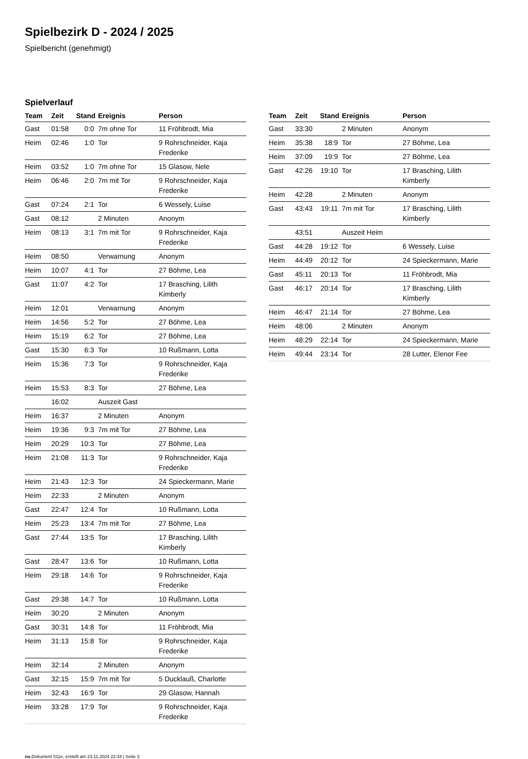Spielbezirk D - 2024 / 2025
Spielbericht (genehmigt)
Spielverlauf
| Team | Zeit | Stand | Ereignis | Person |
| --- | --- | --- | --- | --- |
| Gast | 01:58 | 0:0 | 7m ohne Tor | 11 Fröhbrodt, Mia |
| Heim | 02:46 | 1:0 | Tor | 9 Rohrschneider, Kaja Frederike |
| Heim | 03:52 | 1:0 | 7m ohne Tor | 15 Glasow, Nele |
| Heim | 06:46 | 2:0 | 7m mit Tor | 9 Rohrschneider, Kaja Frederike |
| Gast | 07:24 | 2:1 | Tor | 6 Wessely, Luise |
| Gast | 08:12 | | 2 Minuten | Anonym |
| Heim | 08:13 | 3:1 | 7m mit Tor | 9 Rohrschneider, Kaja Frederike |
| Heim | 08:50 | | Verwarnung | Anonym |
| Heim | 10:07 | 4:1 | Tor | 27 Böhme, Lea |
| Gast | 11:07 | 4:2 | Tor | 17 Brasching, Lilith Kimberly |
| Heim | 12:01 | | Verwarnung | Anonym |
| Heim | 14:56 | 5:2 | Tor | 27 Böhme, Lea |
| Heim | 15:19 | 6:2 | Tor | 27 Böhme, Lea |
| Gast | 15:30 | 6:3 | Tor | 10 Rußmann, Lotta |
| Heim | 15:36 | 7:3 | Tor | 9 Rohrschneider, Kaja Frederike |
| Heim | 15:53 | 8:3 | Tor | 27 Böhme, Lea |
| | 16:02 | | Auszeit Gast | |
| Heim | 16:37 | | 2 Minuten | Anonym |
| Heim | 19:36 | 9:3 | 7m mit Tor | 27 Böhme, Lea |
| Heim | 20:29 | 10:3 | Tor | 27 Böhme, Lea |
| Heim | 21:08 | 11:3 | Tor | 9 Rohrschneider, Kaja Frederike |
| Heim | 21:43 | 12:3 | Tor | 24 Spieckermann, Marie |
| Heim | 22:33 | | 2 Minuten | Anonym |
| Gast | 22:47 | 12:4 | Tor | 10 Rußmann, Lotta |
| Heim | 25:23 | 13:4 | 7m mit Tor | 27 Böhme, Lea |
| Gast | 27:44 | 13:5 | Tor | 17 Brasching, Lilith Kimberly |
| Gast | 28:47 | 13:6 | Tor | 10 Rußmann, Lotta |
| Heim | 29:18 | 14:6 | Tor | 9 Rohrschneider, Kaja Frederike |
| Gast | 29:38 | 14:7 | Tor | 10 Rußmann, Lotta |
| Heim | 30:20 | | 2 Minuten | Anonym |
| Gast | 30:31 | 14:8 | Tor | 11 Fröhbrodt, Mia |
| Heim | 31:13 | 15:8 | Tor | 9 Rohrschneider, Kaja Frederike |
| Heim | 32:14 | | 2 Minuten | Anonym |
| Gast | 32:15 | 15:9 | 7m mit Tor | 5 Ducklauß, Charlotte |
| Heim | 32:43 | 16:9 | Tor | 29 Glasow, Hannah |
| Heim | 33:28 | 17:9 | Tor | 9 Rohrschneider, Kaja Frederike |
| Team | Zeit | Stand | Ereignis | Person |
| --- | --- | --- | --- | --- |
| Gast | 33:30 | | 2 Minuten | Anonym |
| Heim | 35:38 | 18:9 | Tor | 27 Böhme, Lea |
| Heim | 37:09 | 19:9 | Tor | 27 Böhme, Lea |
| Gast | 42:26 | 19:10 | Tor | 17 Brasching, Lilith Kimberly |
| Heim | 42:28 | | 2 Minuten | Anonym |
| Gast | 43:43 | 19:11 | 7m mit Tor | 17 Brasching, Lilith Kimberly |
| | 43:51 | | Auszeit Heim | |
| Gast | 44:28 | 19:12 | Tor | 6 Wessely, Luise |
| Heim | 44:49 | 20:12 | Tor | 24 Spieckermann, Marie |
| Gast | 45:11 | 20:13 | Tor | 11 Fröhbrodt, Mia |
| Gast | 46:17 | 20:14 | Tor | 17 Brasching, Lilith Kimberly |
| Heim | 46:47 | 21:14 | Tor | 27 Böhme, Lea |
| Heim | 48:06 | | 2 Minuten | Anonym |
| Heim | 48:29 | 22:14 | Tor | 24 Spieckermann, Marie |
| Heim | 49:44 | 23:14 | Tor | 28 Lutter, Elenor Fee |
nu.Dokument 011e, erstellt am 23.11.2024 22:34 | Seite 3